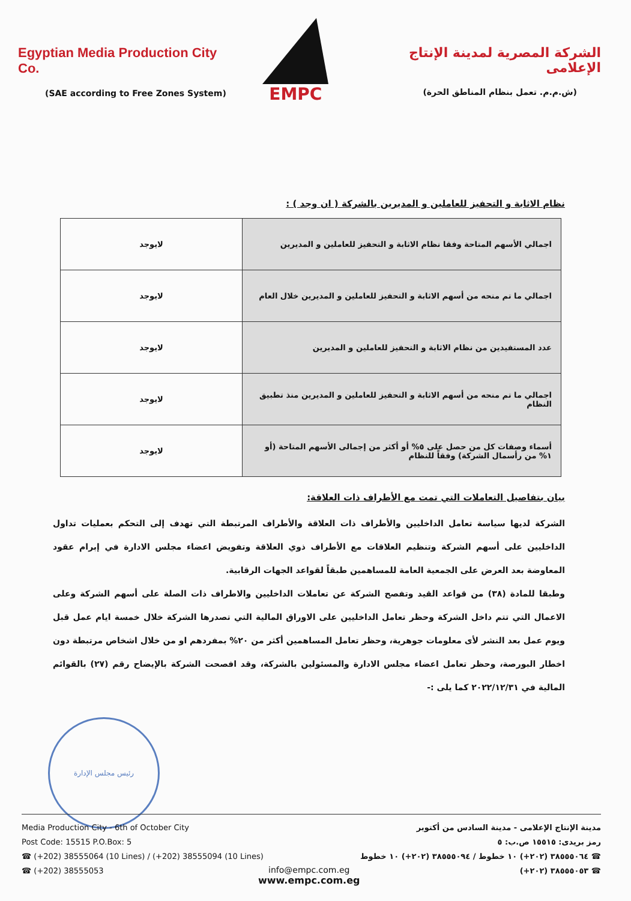Egyptian Media Production City Co.
(SAE according to Free Zones System)
EMPC
الشركة المصرية لمدينة الإنتاج الإعلامى
(ش.م.م. تعمل بنظام المناطق الحرة)
نظام الاثابة و التحفيز للعاملين و المديرين بالشركة ( ان وجد ) :
| اجمالي الأسهم المتاحة وفقا نظام الاثابة و التحفيز للعاملين و المديرين | لايوجد |
| اجمالي ما تم منحه من أسهم الاثابة و التحفيز للعاملين و المديرين خلال العام | لايوجد |
| عدد المستفيدين من نظام الاثابة و التحفيز للعاملين و المديرين | لايوجد |
| اجمالي ما تم منحه من أسهم الاثابة و التحفيز للعاملين و المديرين منذ تطبيق النظام | لايوجد |
| أسماء وصفات كل من حصل على ٥% أو أكثر من إجمالى الأسهم المتاحة (أو ١% من رأسمال الشركة) وفقاً للنظام | لايوجد |
بيان بتفاصيل التعاملات التي تمت مع الأطراف ذات العلاقة:
الشركة لديها سياسة تعامل الداخليين والأطراف ذات العلاقة والأطراف المرتبطة التي تهدف إلى التحكم بعمليات تداول الداخليين على أسهم الشركة وتنظيم العلاقات مع الأطراف ذوي العلاقة وتفويض اعضاء مجلس الادارة في إبرام عقود المعاوضة بعد العرض على الجمعية العامة للمساهمين طبقاً لقواعد الجهات الرقابية.
وطبقا للمادة (٣٨) من قواعد القيد وتفصح الشركة عن تعاملات الداخليين والاطراف ذات الصلة على أسهم الشركة وعلى الاعمال التي تتم داخل الشركة وحظر تعامل الداخليين على الاوراق المالية التي تصدرها الشركة خلال خمسة ايام عمل قبل ويوم عمل بعد النشر لأى معلومات جوهرية، وحظر تعامل المساهمين أكثر من ٢٠% بمفردهم او من خلال اشخاص مرتبطة دون اخطار البورصة، وحظر تعامل اعضاء مجلس الادارة والمسئولين بالشركة، وقد افصحت الشركة بالإيضاح رقم (٢٧) بالقوائم المالية في ٢٠٢٢/١٢/٣١ كما يلى :-
رئيس مجلس الإدارة
Media Production City - 6th of October City
Post Code: 15515 P.O.Box: 5
☎ (+202) 38555064 (10 Lines) / (+202) 38555094 (10 Lines)
☎ (+202) 38555053
مدينة الإنتاج الإعلامى - مدينة السادس من أكتوبر
رمز بريدى: ١٥٥١٥ ص.ب: ٥
☎ ٣٨٥٥٥٠٦٤ (٢٠٢+) ١٠ خطوط / ٣٨٥٥٥٠٩٤ (٢٠٢+) ١٠ خطوط
☎ ٣٨٥٥٥٠٥٣ (٢٠٢+)
info@empc.com.eg
www.empc.com.eg